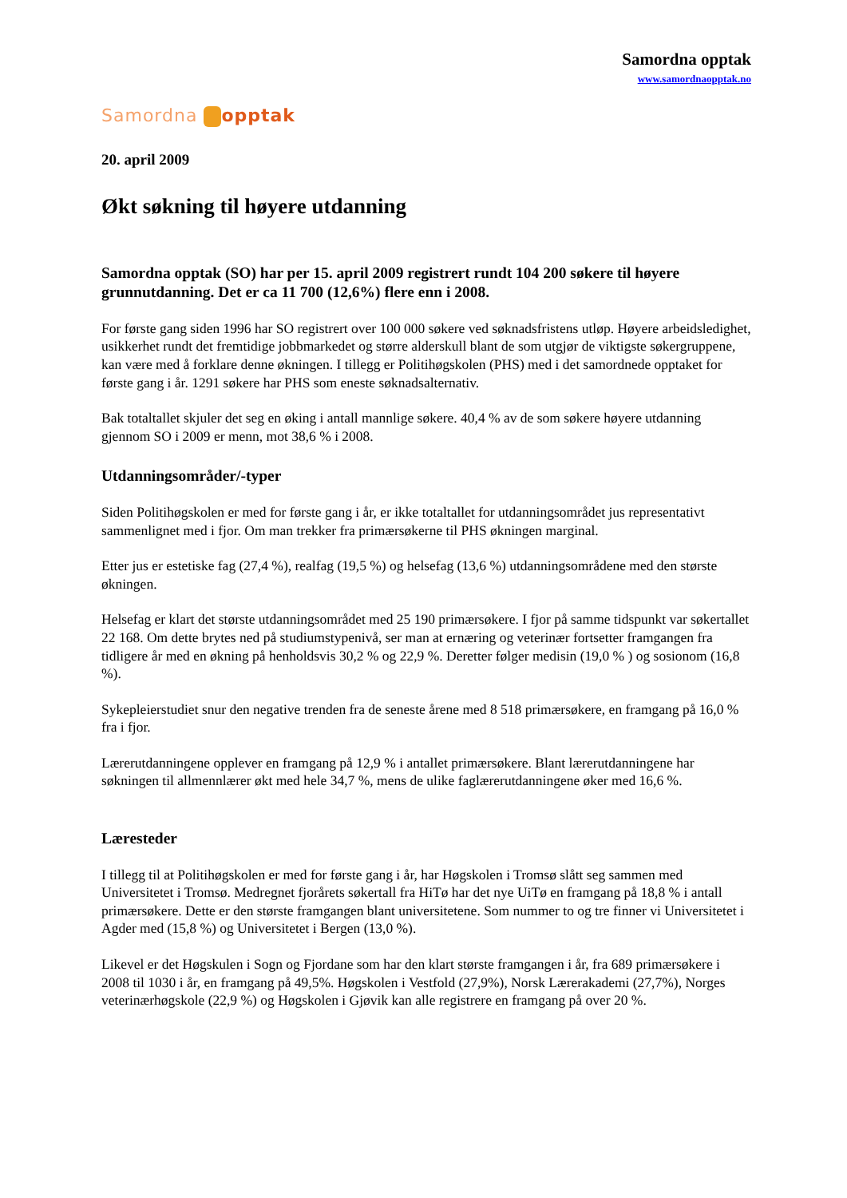Samordna opptak
www.samordnaopptak.no
Samordna opptak
20. april 2009
Økt søkning til høyere utdanning
Samordna opptak (SO) har per 15. april 2009 registrert rundt 104 200 søkere til høyere grunnutdanning. Det er ca 11 700 (12,6%) flere enn i 2008.
For første gang siden 1996 har SO registrert over 100 000 søkere ved søknadsfristens utløp. Høyere arbeidsledighet, usikkerhet rundt det fremtidige jobbmarkedet og større alderskull blant de som utgjør de viktigste søkergruppene, kan være med å forklare denne økningen. I tillegg er Politihøgskolen (PHS) med i det samordnede opptaket for første gang i år. 1291 søkere har PHS som eneste søknadsalternativ.
Bak totaltallet skjuler det seg en øking i antall mannlige søkere. 40,4 % av de som søkere høyere utdanning gjennom SO i 2009 er menn, mot 38,6 % i 2008.
Utdanningsområder/-typer
Siden Politihøgskolen er med for første gang i år, er ikke totaltallet for utdanningsområdet jus representativt sammenlignet med i fjor. Om man trekker fra primærsøkerne til PHS økningen marginal.
Etter jus er estetiske fag (27,4 %), realfag (19,5 %) og helsefag (13,6 %) utdanningsområdene med den største økningen.
Helsefag er klart det største utdanningsområdet med 25 190 primærsøkere. I fjor på samme tidspunkt var søkertallet 22 168. Om dette brytes ned på studiumstypenivå, ser man at ernæring og veterinær fortsetter framgangen fra tidligere år med en økning på henholdsvis 30,2 % og 22,9 %. Deretter følger medisin (19,0 % ) og sosionom (16,8 %).
Sykepleierstudiet snur den negative trenden fra de seneste årene med 8 518 primærsøkere, en framgang på 16,0 % fra i fjor.
Lærerutdanningene opplever en framgang på 12,9 % i antallet primærsøkere. Blant lærerutdanningene har søkningen til allmennlærer økt med hele 34,7 %, mens de ulike faglærerutdanningene øker med 16,6 %.
Læresteder
I tillegg til at Politihøgskolen er med for første gang i år, har Høgskolen i Tromsø slått seg sammen med Universitetet i Tromsø. Medregnet fjorårets søkertall fra HiTø har det nye UiTø en framgang på 18,8 % i antall primærsøkere. Dette er den største framgangen blant universitetene. Som nummer to og tre finner vi Universitetet i Agder med (15,8 %) og Universitetet i Bergen (13,0 %).
Likevel er det Høgskulen i Sogn og Fjordane som har den klart største framgangen i år, fra 689 primærsøkere i 2008 til 1030 i år, en framgang på 49,5%. Høgskolen i Vestfold (27,9%), Norsk Lærerakademi (27,7%), Norges veterinærhøgskole (22,9 %) og Høgskolen i Gjøvik kan alle registrere en framgang på over 20 %.